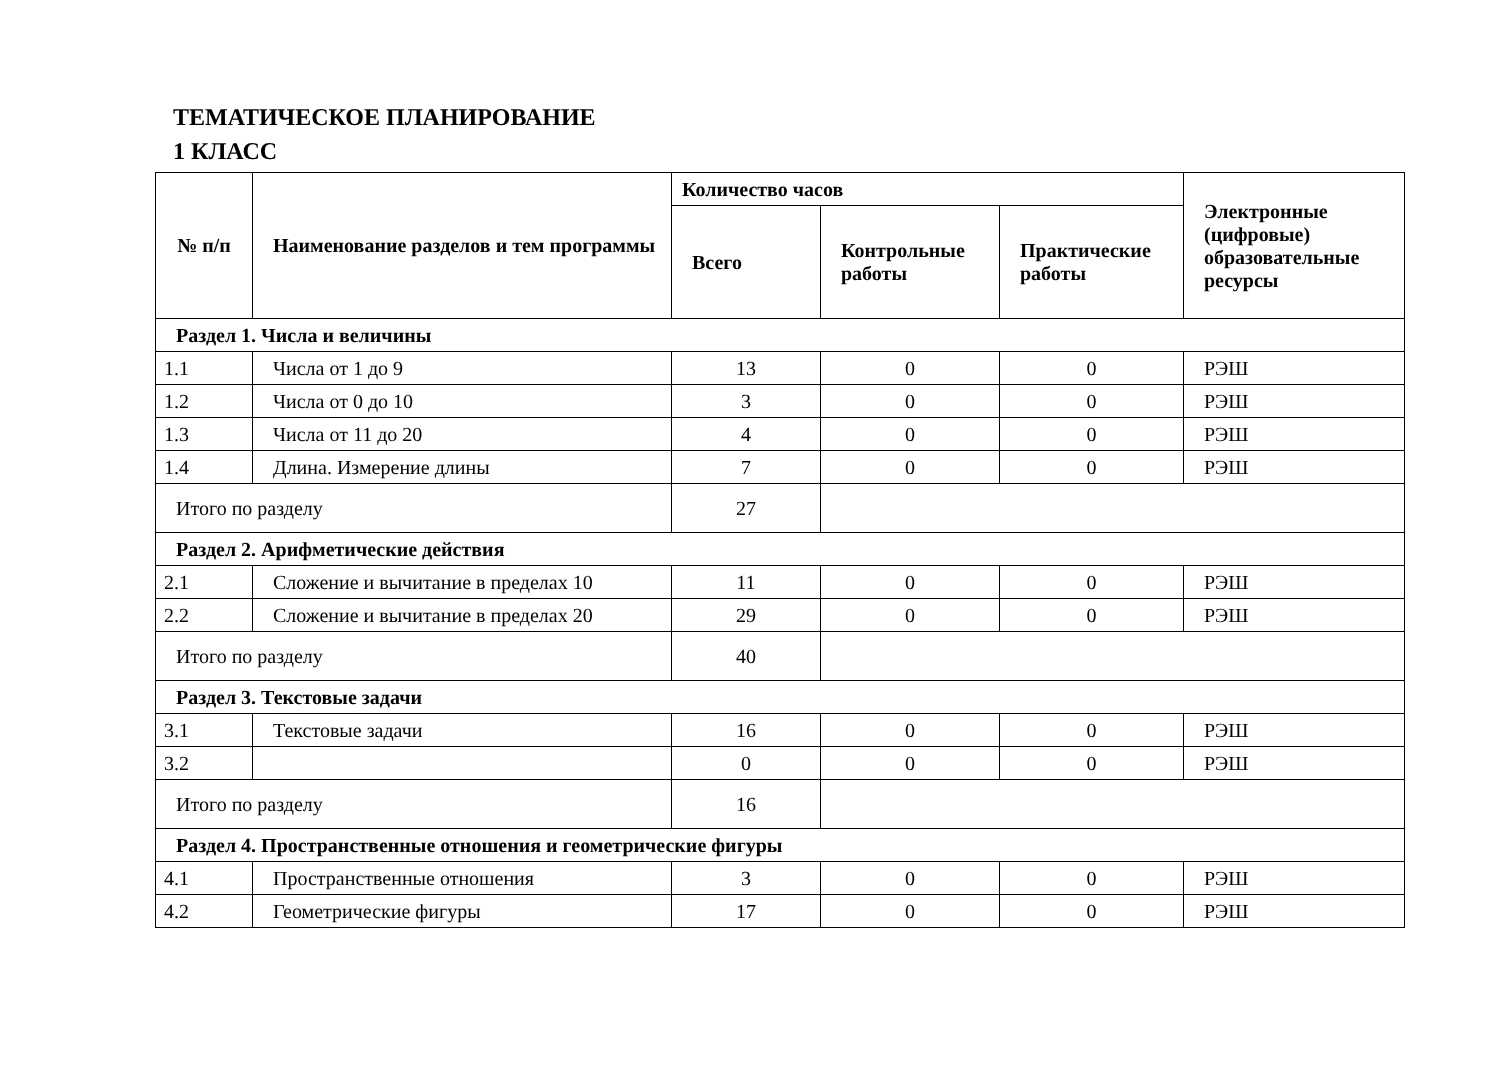ТЕМАТИЧЕСКОЕ ПЛАНИРОВАНИЕ
1 КЛАСС
| № п/п | Наименование разделов и тем программы | Количество часов | | | Электронные (цифровые) образовательные ресурсы |
| --- | --- | --- | --- | --- | --- |
| | | Всего | Контрольные работы | Практические работы | |
| Раздел 1. Числа и величины | | | | | |
| 1.1 | Числа от 1 до 9 | 13 | 0 | 0 | РЭШ |
| 1.2 | Числа от 0 до 10 | 3 | 0 | 0 | РЭШ |
| 1.3 | Числа от 11 до 20 | 4 | 0 | 0 | РЭШ |
| 1.4 | Длина. Измерение длины | 7 | 0 | 0 | РЭШ |
| Итого по разделу | | 27 | | | |
| Раздел 2. Арифметические действия | | | | | |
| 2.1 | Сложение и вычитание в пределах 10 | 11 | 0 | 0 | РЭШ |
| 2.2 | Сложение и вычитание в пределах 20 | 29 | 0 | 0 | РЭШ |
| Итого по разделу | | 40 | | | |
| Раздел 3. Текстовые задачи | | | | | |
| 3.1 | Текстовые задачи | 16 | 0 | 0 | РЭШ |
| 3.2 | | 0 | 0 | 0 | РЭШ |
| Итого по разделу | | 16 | | | |
| Раздел 4. Пространственные отношения и геометрические фигуры | | | | | |
| 4.1 | Пространственные отношения | 3 | 0 | 0 | РЭШ |
| 4.2 | Геометрические фигуры | 17 | 0 | 0 | РЭШ |